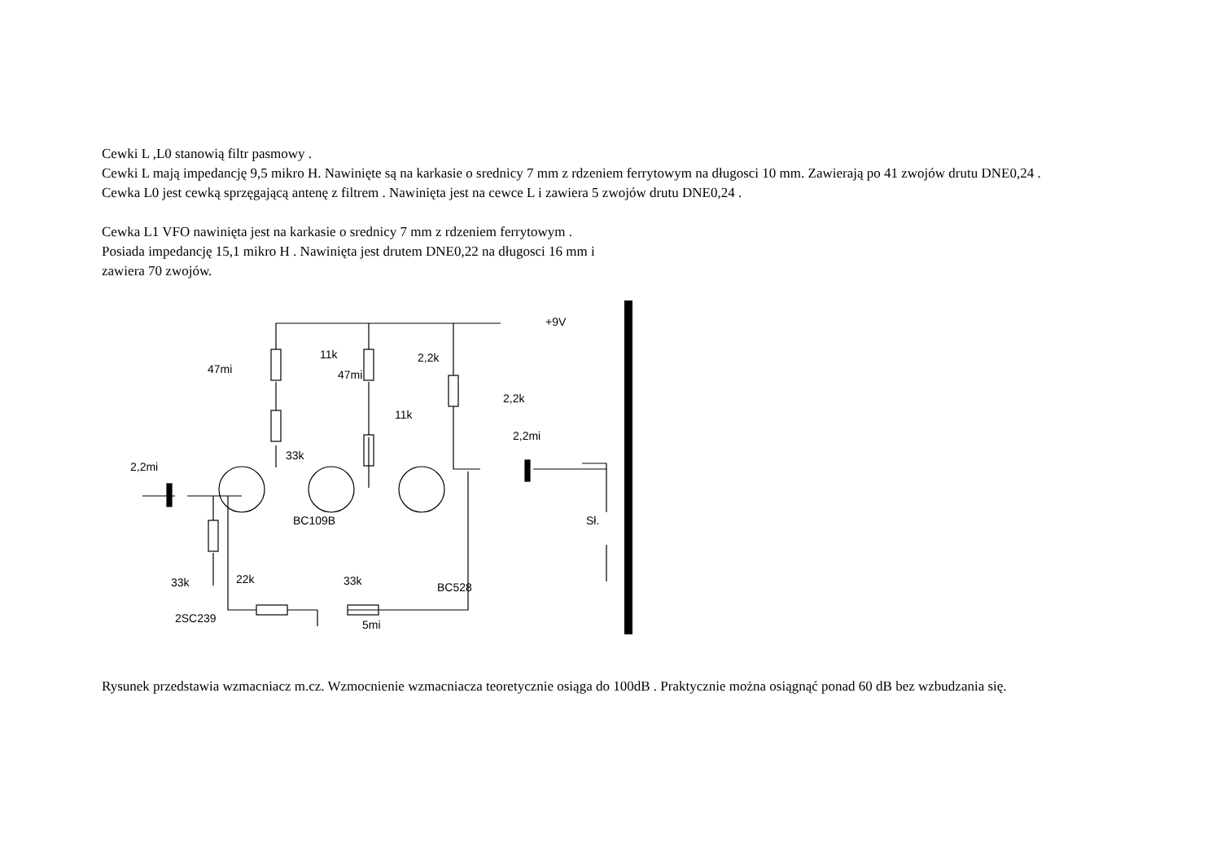Cewki L ,L0 stanowią filtr pasmowy .
Cewki L mają impedancję 9,5 mikro H. Nawinięte są na karkasie o srednicy 7 mm z rdzeniem ferrytowym na długosci 10 mm. Zawierają po 41 zwojów drutu DNE0,24 .
Cewka L0 jest cewką sprzęgającą antenę z filtrem . Nawinięta jest na cewce L i zawiera 5 zwojów drutu DNE0,24 .
Cewka L1 VFO nawinięta jest na karkasie o srednicy 7 mm z rdzeniem ferrytowym .
Posiada impedancję 15,1 mikro H . Nawinięta jest drutem DNE0,22 na długosci 16 mm i
zawiera 70 zwojów.
+9V
11k 2,2k
47mi 47mi
2,2k
11k
2,2mi
33k
2,2mi
BC109B Sł.
33k 22k 33k BC528
2SC239 5mi
Rysunek przedstawia wzmacniacz m.cz. Wzmocnienie wzmacniacza teoretycznie osiąga do 100dB . Praktycznie można osiągnąć ponad 60 dB bez wzbudzania się.